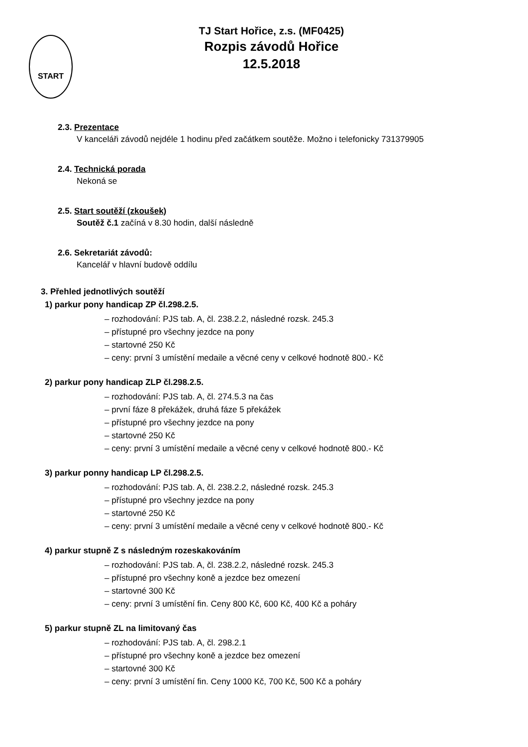START
TJ Start Hořice, z.s. (MF0425)
Rozpis závodů Hořice
12.5.2018
2.3. Prezentace
V kanceláři závodů nejdéle 1 hodinu před začátkem soutěže. Možno i telefonicky 731379905
2.4. Technická porada
Nekoná se
2.5. Start soutěží (zkoušek)
Soutěž č.1 začíná v 8.30 hodin, další následně
2.6. Sekretariát závodů:
Kancelář v hlavní budově oddílu
3. Přehled jednotlivých soutěží
1) parkur pony handicap ZP čl.298.2.5.
– rozhodování: PJS tab. A, čl. 238.2.2, následné rozsk. 245.3
– přístupné pro všechny jezdce na pony
– startovné 250 Kč
– ceny: první 3 umístění medaile a věcné ceny v celkové hodnotě 800.- Kč
2) parkur pony handicap ZLP čl.298.2.5.
– rozhodování: PJS tab. A, čl. 274.5.3 na čas
– první fáze 8 překážek, druhá fáze 5 překážek
– přístupné pro všechny jezdce na pony
– startovné 250 Kč
– ceny: první 3 umístění medaile a věcné ceny v celkové hodnotě 800.- Kč
3) parkur ponny handicap LP čl.298.2.5.
– rozhodování: PJS tab. A, čl. 238.2.2, následné rozsk. 245.3
– přístupné pro všechny jezdce na pony
– startovné 250 Kč
– ceny: první 3 umístění medaile a věcné ceny v celkové hodnotě 800.- Kč
4) parkur stupně Z s následným rozeskakováním
– rozhodování: PJS tab. A, čl. 238.2.2, následné rozsk. 245.3
– přístupné pro všechny koně a jezdce bez omezení
– startovné 300 Kč
– ceny: první 3 umístění fin. Ceny 800 Kč, 600 Kč, 400 Kč a poháry
5) parkur stupně ZL na limitovaný čas
– rozhodování: PJS tab. A, čl. 298.2.1
– přístupné pro všechny koně a jezdce bez omezení
– startovné 300 Kč
– ceny: první 3 umístění fin. Ceny 1000 Kč, 700 Kč, 500 Kč a poháry